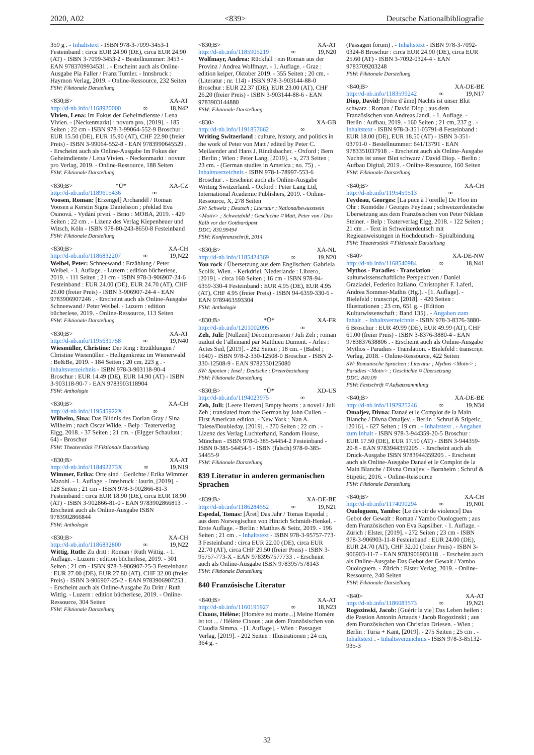2020, A02 <839> Deutsche Nationalbibliografie
359 g . - Inhaltstext - ISBN 978-3-7099-3453-1 Festeinband : circa EUR 24.90 (DE), circa EUR 24.90 (AT) - ISBN 3-7099-3453-2 - Bestellnummer: 3453 - EAN 9783709934531 . - Erscheint auch als Online-Ausgabe Pia Faller / Franz Tumler. - Innsbruck : Haymon Verlag, 2019. - Online-Ressource, 232 Seiten
FSW: Fiktionale Darstellung
<830;B> XA-AT
http://d-nb.info/1168920000 ∞ 18,N42
Vivien, Lena: Im Fokus der Geheimdienste / Lena Vivien. - [Neckenmarkt] : novum pro, [2019]. - 185 Seiten ; 22 cm - ISBN 978-3-99064-552-9 Broschur : EUR 15.50 (DE), EUR 15.90 (AT), CHF 22.90 (freier Preis) - ISBN 3-99064-552-8 - EAN 9783990645529 . - Erscheint auch als Online-Ausgabe Im Fokus der Geheimdienste / Lena Vivien. - Neckenmarkt : novum pro Verlag, 2019. - Online-Ressource, 188 Seiten
FSW: Fiktionale Darstellung
<830;B> *Ü* XA-CZ
http://d-nb.info/1189615436 ∞
Voosen, Roman: [Erzengel] Archanděl / Roman Voosen a Kerstin Signe Danielsson ; překlad Eva Osinová. - Vydání první. - Brno : MOBA, 2019. - 429 Seiten ; 22 cm . - Lizenz des Verlag Kiepenheuer und Witsch, Köln - ISBN 978-80-243-8650-8 Festeinband
FSW: Fiktionale Darstellung
<830;B> XA-CH
http://d-nb.info/1186832207 ∞ 19,N22
Weibel, Peter: Schneewand : Erzählung / Peter Weibel. - 1. Auflage. - Luzern : edition bücherlese, 2019. - 111 Seiten ; 21 cm - ISBN 978-3-906907-24-6 Festeinband : EUR 24.00 (DE), EUR 24.70 (AT), CHF 26.00 (freier Preis) - ISBN 3-906907-24-4 - EAN 9783906907246 . - Erscheint auch als Online-Ausgabe Schneewand / Peter Weibel. - Luzern : edition bücherlese, 2019. - Online-Ressource, 113 Seiten
FSW: Fiktionale Darstellung
<830;B> XA-AT
http://d-nb.info/1195631758 ∞ 19,N40
Wiesmüller, Christine: Der Ring : Erzählungen / Christine Wiesmüller. - Heiligenkreuz im Wienerwald : Be&Be, 2019. - 184 Seiten ; 20 cm, 223 g . - Inhaltsverzeichnis - ISBN 978-3-903118-90-4 Broschur : EUR 14.49 (DE), EUR 14.90 (AT) - ISBN 3-903118-90-7 - EAN 9783903118904
FSW: Anthologie
<830;B> XA-CH
http://d-nb.info/119545922X ∞
Wilhelm, Sina: Das Bildnis des Dorian Gray / Sina Wilhelm ; nach Oscar Wilde. - Belp : Teaterverlag Elgg, 2018. - 37 Seiten ; 21 cm. - (Elgger Schaulust ; 64) - Broschur
FSW: Theaterstück ⌑ Fiktionale Darstellung
<830;B> XA-AT
http://d-nb.info/118492273X ∞ 19,N19
Wimmer, Erika: Orte sind : Gedichte / Erika Wimmer Mazohl. - 1. Auflage. - Innsbruck : laurin, [2019]. - 128 Seiten ; 21 cm - ISBN 978-3-902866-81-3 Festeinband : circa EUR 18.90 (DE), circa EUR 18.90 (AT) - ISBN 3-902866-81-0 - EAN 9783902866813 . - Erscheint auch als Online-Ausgabe ISBN 9783902866844
FSW: Anthologie
<830;B> XA-CH
http://d-nb.info/1186832800 ∞ 19,N22
Wittig, Ruth: Zu dritt : Roman / Ruth Wittig. - 1. Auflage. - Luzern : edition bücherlese, 2019. - 301 Seiten ; 21 cm - ISBN 978-3-906907-25-3 Festeinband : EUR 27.00 (DE), EUR 27.80 (AT), CHF 32.00 (freier Preis) - ISBN 3-906907-25-2 - EAN 9783906907253 . - Erscheint auch als Online-Ausgabe Zu Dritt / Ruth Wittig. - Luzern : edition bücherlese, 2019. - Online-Ressource, 304 Seiten
FSW: Fiktionale Darstellung
<830;B> XA-AT
http://d-nb.info/1185905219 ∞ 19,N20
Wolfmayr, Andrea: Rückfall : ein Roman aus der Provinz / Andrea Wolfmayr. - 1. Auflage. - Graz : edition keiper, Oktober 2019. - 355 Seiten ; 20 cm. - (Literatur ; nr. 114) - ISBN 978-3-903144-88-0 Broschur : EUR 22.37 (DE), EUR 23.00 (AT), CHF 26.20 (freier Preis) - ISBN 3-903144-88-6 - EAN 9783903144880
FSW: Fiktionale Darstellung
<830> XA-GB
http://d-nb.info/1191857662 ∞
Writing Switzerland : culture, history, and politics in the work of Peter von Matt / edited by Peter C. Meilaender and Hans J. Rindisbacher. - Oxford ; Bern ; Berlin ; Wien : Peter Lang, [2019]. - x, 273 Seiten ; 23 cm. - (German studies in America ; no. 75) . - Inhaltsverzeichnis - ISBN 978-1-78997-553-6 Broschur . - Erscheint auch als Online-Ausgabe Writing Switzerland. - Oxford : Peter Lang Ltd, International Academic Publishers, 2019. - Online-Ressource, X, 278 Seiten
SW: Schweiz ; Deutsch ; Literatur ; Nationalbewusstsein <Motiv> ; Schweizbild ; Geschichte ⌑ Matt, Peter von / Das Kalb vor der Gotthardpost
DDC: 830.99494
FSW: Konferenzschrift, 2014
<830;B> XA-NL
http://d-nb.info/1185424369 ∞ 19,N20
You rock / Übersetzung aus dem Englischen: Gabriela Scolik, Wien. - Kerkdriel, Niederlande : Librero, [2019]. - circa 160 Seiten ; 16 cm - ISBN 978-94-6359-330-4 Festeinband : EUR 4.95 (DE), EUR 4.95 (AT), CHF 4.95 (freier Preis) - ISBN 94-6359-330-6 - EAN 9789463593304
FSW: Anthologie
<830;B> *Ü* XA-FR
http://d-nb.info/1201002095 ∞
Zeh, Juli: [Nullzeit] Décompression / Juli Zeh ; roman traduit de l’allemand par Matthieu Dumont. - Arles : Actes Sud, [2019]. - 282 Seiten ; 18 cm. - (Babel ; 1640) - ISBN 978-2-330-12508-0 Broschur - ISBN 2-330-12508-9 - EAN 9782330125080
SW: Spanien ; Insel ; Deutsche ; Dreierbeziehung
FSW: Fiktionale Darstellung
<830;B> *Ü* XD-US
http://d-nb.info/1194023975 ∞
Zeh, Juli: [Leere Herzen] Empty hearts : a novel / Juli Zeh ; translated from the German by John Cullen. - First American edition. - New York : Nan A. Talese/Doubleday, [2019]. - 270 Seiten ; 22 cm . - Lizenz des Verlag Luchterhand, Random House, München - ISBN 978-0-385-54454-2 Festeinband - ISBN 0-385-54454-5 - ISBN (falsch) 978-0-385-54455-9
FSW: Fiktionale Darstellung
839 Literatur in anderen germanischen Sprachen
<839;B> XA-DE-BE
http://d-nb.info/1186284552 ∞ 19,N21
Espedal, Tomas: [Året] Das Jahr / Tomas Espedal ; aus dem Norwegischen von Hinrich Schmidt-Henkel. - Erste Auflage. - Berlin : Matthes & Seitz, 2019. - 196 Seiten ; 21 cm . - Inhaltstext - ISBN 978-3-95757-773-3 Festeinband : circa EUR 22.00 (DE), circa EUR 22.70 (AT), circa CHF 29.50 (freier Preis) - ISBN 3-95757-773-X - EAN 9783957577733 . - Erscheint auch als Online-Ausgabe ISBN 9783957578143
FSW: Fiktionale Darstellung
840 Französische Literatur
<840;B> XA-AT
http://d-nb.info/1160195927 ∞ 18,N23
Cixous, Hélène: [Homère est morte...] Meine Homère ist tot ... / Hélène Cixous ; aus dem Französischen von Claudia Simma. - [1. Auflage]. - Wien : Passagen Verlag, [2019]. - 202 Seiten : Illustrationen ; 24 cm, 364 g. -
(Passagen forum) . - Inhaltstext - ISBN 978-3-7092-0324-8 Broschur : circa EUR 24.90 (DE), circa EUR 25.60 (AT) - ISBN 3-7092-0324-4 - EAN 9783709203248
FSW: Fiktionale Darstellung
<840;B> XA-DE-BE
http://d-nb.info/1183599242 ∞ 19,N17
Diop, David: [Frère d’âme] Nachts ist unser Blut schwarz : Roman / David Diop ; aus dem Französischen von Andreas Jandl. - 1. Auflage. - Berlin : Aufbau, 2019. - 160 Seiten ; 21 cm, 237 g . - Inhaltstext - ISBN 978-3-351-03791-8 Festeinband : EUR 18.00 (DE), EUR 18.50 (AT) - ISBN 3-351-03791-0 - Bestellnummer: 641/13791 - EAN 9783351037918 . - Erscheint auch als Online-Ausgabe Nachts ist unser Blut schwarz / David Diop. - Berlin : Aufbau Digital, 2019. - Online-Ressource, 160 Seiten
FSW: Fiktionale Darstellung
<840;B> XA-CH
http://d-nb.info/1195459513 ∞
Feydeau, Georges: [La puce à l’oreille] De Floo im Ohr : Komödie / Georges Feydeau ; schweizerdeutsche Übersetzung aus dem Französischen von Peter Niklaus Steiner. - Belp : Teaterverlag Elgg, 2018. - 122 Seiten ; 21 cm . - Text in Schweizerdeutsch mit Regieanweisungen in Hochdeutsch - Spiralbindung
FSW: Theaterstück ⌑ Fiktionale Darstellung
<840> XA-DE-NW
http://d-nb.info/1168540984 ∞ 18,N41
Mythos - Paradies - Translation : kulturwissenschaftliche Perspektiven / Daniel Graziadei, Federico Italiano, Christopher F. Laferl, Andrea Sommer-Mathis (Hg.). - [1. Auflage]. - Bielefeld : transcript, [2018]. - 420 Seiten : Illustrationen ; 23 cm, 651 g. - (Edition Kulturwissenschaft ; Band 135) . - Angaben zum Inhalt . - Inhaltsverzeichnis - ISBN 978-3-8376-3880-6 Broschur : EUR 49.99 (DE), EUR 49.99 (AT), CHF 61.00 (freier Preis) - ISBN 3-8376-3880-4 - EAN 9783837638806 . - Erscheint auch als Online-Ausgabe Mythos - Paradies - Translation. - Bielefeld : transcript Verlag, 2018. - Online-Ressource, 422 Seiten
SW: Romanische Sprachen ; Literatur ; Mythos <Motiv> ; Paradies <Motiv> ; Geschichte ⌑ Übersetzung
DDC: 840.09
FSW: Festschrift ⌑ Aufsatzsammlung
<840;B> XA-DE-BE
http://d-nb.info/1192925246 ∞ 19,N34
Omaljev, Divna: Danaé et le Complot de la Main Blanche / Divna Omaljev. - Berlin : Schruf & Stipetic, [2016]. - 627 Seiten ; 19 cm . - Inhaltstext . - Angaben zum Inhalt - ISBN 978-3-944359-20-5 Broschur : EUR 17.50 (DE), EUR 17.50 (AT) - ISBN 3-944359-20-8 - EAN 9783944359205 . - Erscheint auch als Druck-Ausgabe ISBN 9783944359205 . - Erscheint auch als Online-Ausgabe Danaé et le Complot de la Main Blanche / Divna Omaljev. - Bornheim : Schruf & Stipetic, 2016. - Online-Ressource
FSW: Fiktionale Darstellung
<840;B> XA-CH
http://d-nb.info/1174090294 ∞ 19,N01
Ouologuem, Yambo: [Le devoir de violence] Das Gebot der Gewalt : Roman / Yambo Ouologuem ; aus dem Französischen von Eva Rapsilber. - 1. Auflage. - Zürich : Elster, [2019]. - 272 Seiten ; 23 cm - ISBN 978-3-906903-11-8 Festeinband : EUR 24.00 (DE), EUR 24.70 (AT), CHF 32.00 (freier Preis) - ISBN 3-906903-11-7 - EAN 9783906903118 . - Erscheint auch als Online-Ausgabe Das Gebot der Gewalt / Yambo Ouologuem. - Zürich : Elster Verlag, 2019. - Online-Ressource, 240 Seiten
FSW: Fiktionale Darstellung
<840> XA-AT
http://d-nb.info/1186083573 ∞ 19,N21
Rogozinski, Jacob: [Guérir la vie] Das Leben heilen : die Passion Antonin Artauds / Jacob Rogozinski ; aus dem Französischen von Christian Driesen. - Wien ; Berlin : Turia + Kant, [2019]. - 275 Seiten ; 25 cm . - Inhaltstext . - Inhaltsverzeichnis - ISBN 978-3-85132-935-3
32